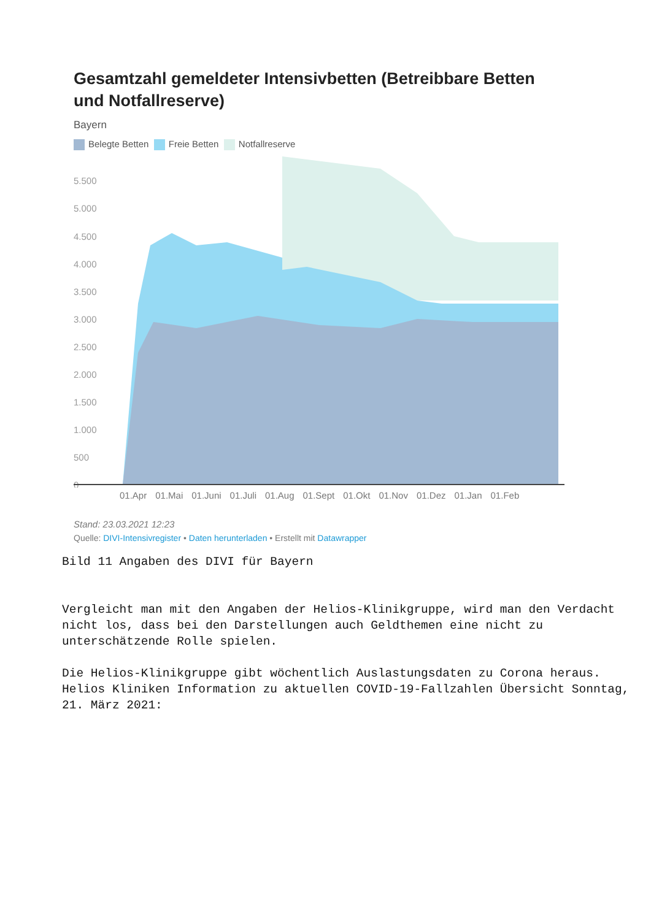Gesamtzahl gemeldeter Intensivbetten (Betreibbare Betten und Notfallreserve)
Bayern
Belegte Betten Freie Betten Notfallreserve
5.500
5.000
4.500
4.000
3.500
3.000
2.500
2.000
1.500
1.000
500
0
01.Apr 01.Mai 01.Juni 01.Juli 01.Aug 01.Sept 01.Okt 01.Nov 01.Dez 01.Jan 01.Feb
Stand: 23.03.2021 12:23
Quelle: DIVI-Intensivregister • Daten herunterladen • Erstellt mit Datawrapper
Bild 11 Angaben des DIVI für Bayern
Vergleicht man mit den Angaben der Helios-Klinikgruppe, wird man den Verdacht nicht los, dass bei den Darstellungen auch Geldthemen eine nicht zu unterschätzende Rolle spielen.
Die Helios-Klinikgruppe gibt wöchentlich Auslastungsdaten zu Corona heraus.
Helios Kliniken Information zu aktuellen COVID-19-Fallzahlen Übersicht Sonntag, 21. März 2021: